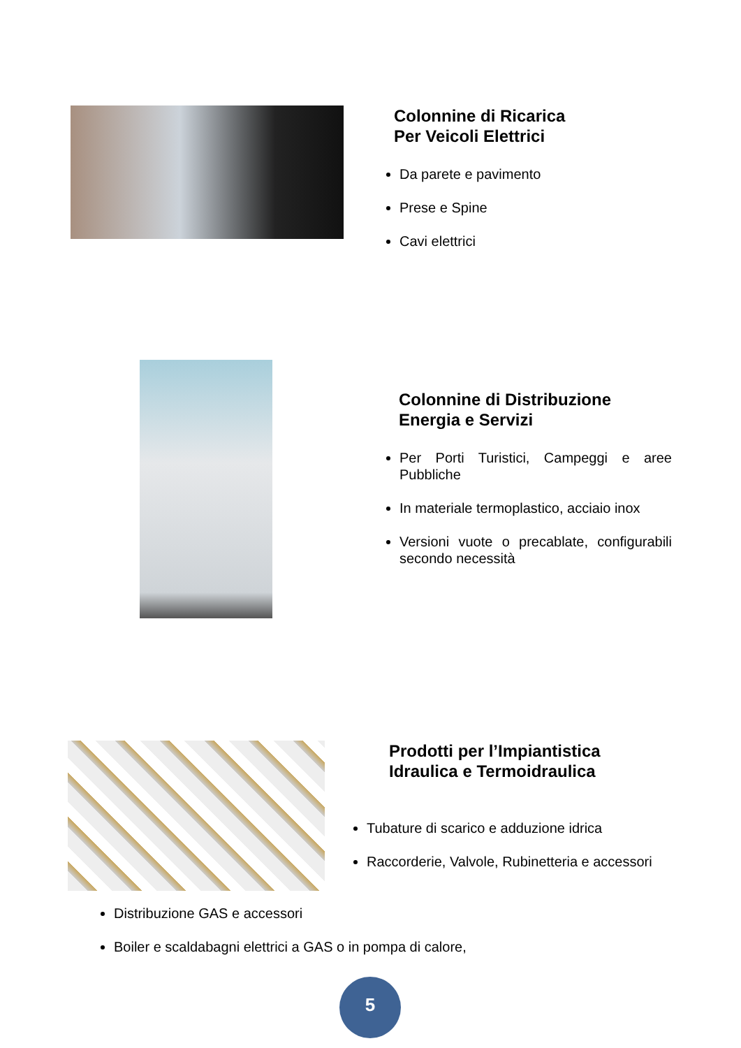Colonnine di Ricarica
Per Veicoli Elettrici
Da parete e pavimento
Prese e Spine
Cavi elettrici
Colonnine di Distribuzione
Energia e Servizi
Per Porti Turistici, Campeggi e aree Pubbliche
In materiale termoplastico, acciaio inox
Versioni vuote o precablate, configurabili secondo necessità
Prodotti per l’Impiantistica
Idraulica e Termoidraulica
Tubature di scarico e adduzione idrica
Raccorderie, Valvole, Rubinetteria e accessori
Distribuzione GAS e accessori
Boiler e scaldabagni elettrici a GAS o in pompa di calore,
5